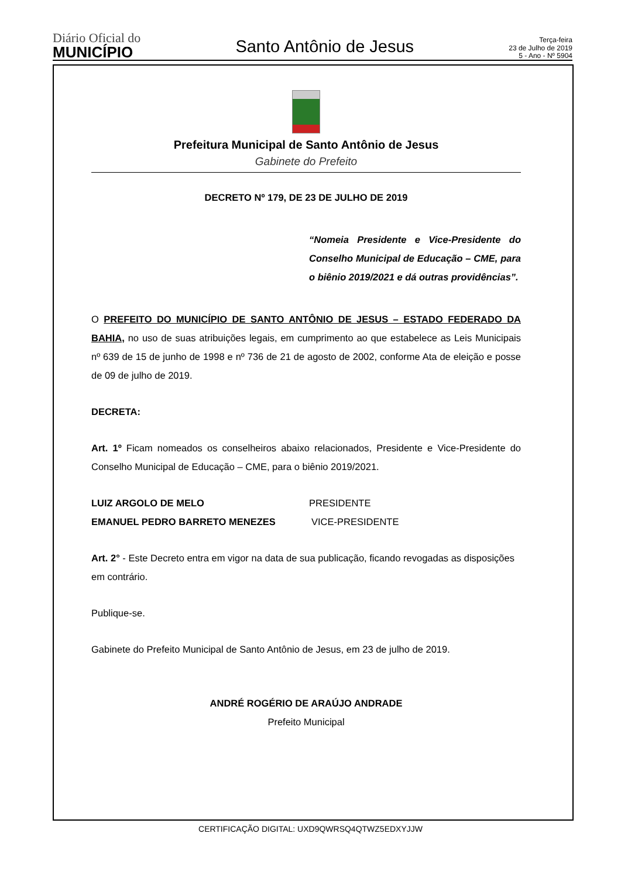Diário Oficial do
MUNICÍPIO
Santo Antônio de Jesus
Terça-feira
23 de Julho de 2019
5 - Ano - Nº 5904
Prefeitura Municipal de Santo Antônio de Jesus
Gabinete do Prefeito
DECRETO Nº 179, DE 23 DE JULHO DE 2019
“Nomeia Presidente e Vice-Presidente do Conselho Municipal de Educação – CME, para o biênio 2019/2021 e dá outras providências”.
O PREFEITO DO MUNICÍPIO DE SANTO ANTÔNIO DE JESUS – ESTADO FEDERADO DA BAHIA, no uso de suas atribuições legais, em cumprimento ao que estabelece as Leis Municipais nº 639 de 15 de junho de 1998 e nº 736 de 21 de agosto de 2002, conforme Ata de eleição e posse de 09 de julho de 2019.
DECRETA:
Art. 1º Ficam nomeados os conselheiros abaixo relacionados, Presidente e Vice-Presidente do Conselho Municipal de Educação – CME, para o biênio 2019/2021.
LUIZ ARGOLO DE MELO PRESIDENTE
EMANUEL PEDRO BARRETO MENEZES VICE-PRESIDENTE
Art. 2° - Este Decreto entra em vigor na data de sua publicação, ficando revogadas as disposições em contrário.
Publique-se.
Gabinete do Prefeito Municipal de Santo Antônio de Jesus, em 23 de julho de 2019.
ANDRÉ ROGÉRIO DE ARAÚJO ANDRADE
Prefeito Municipal
CERTIFICAÇÃO DIGITAL: UXD9QWRSQ4QTWZ5EDXYJJW